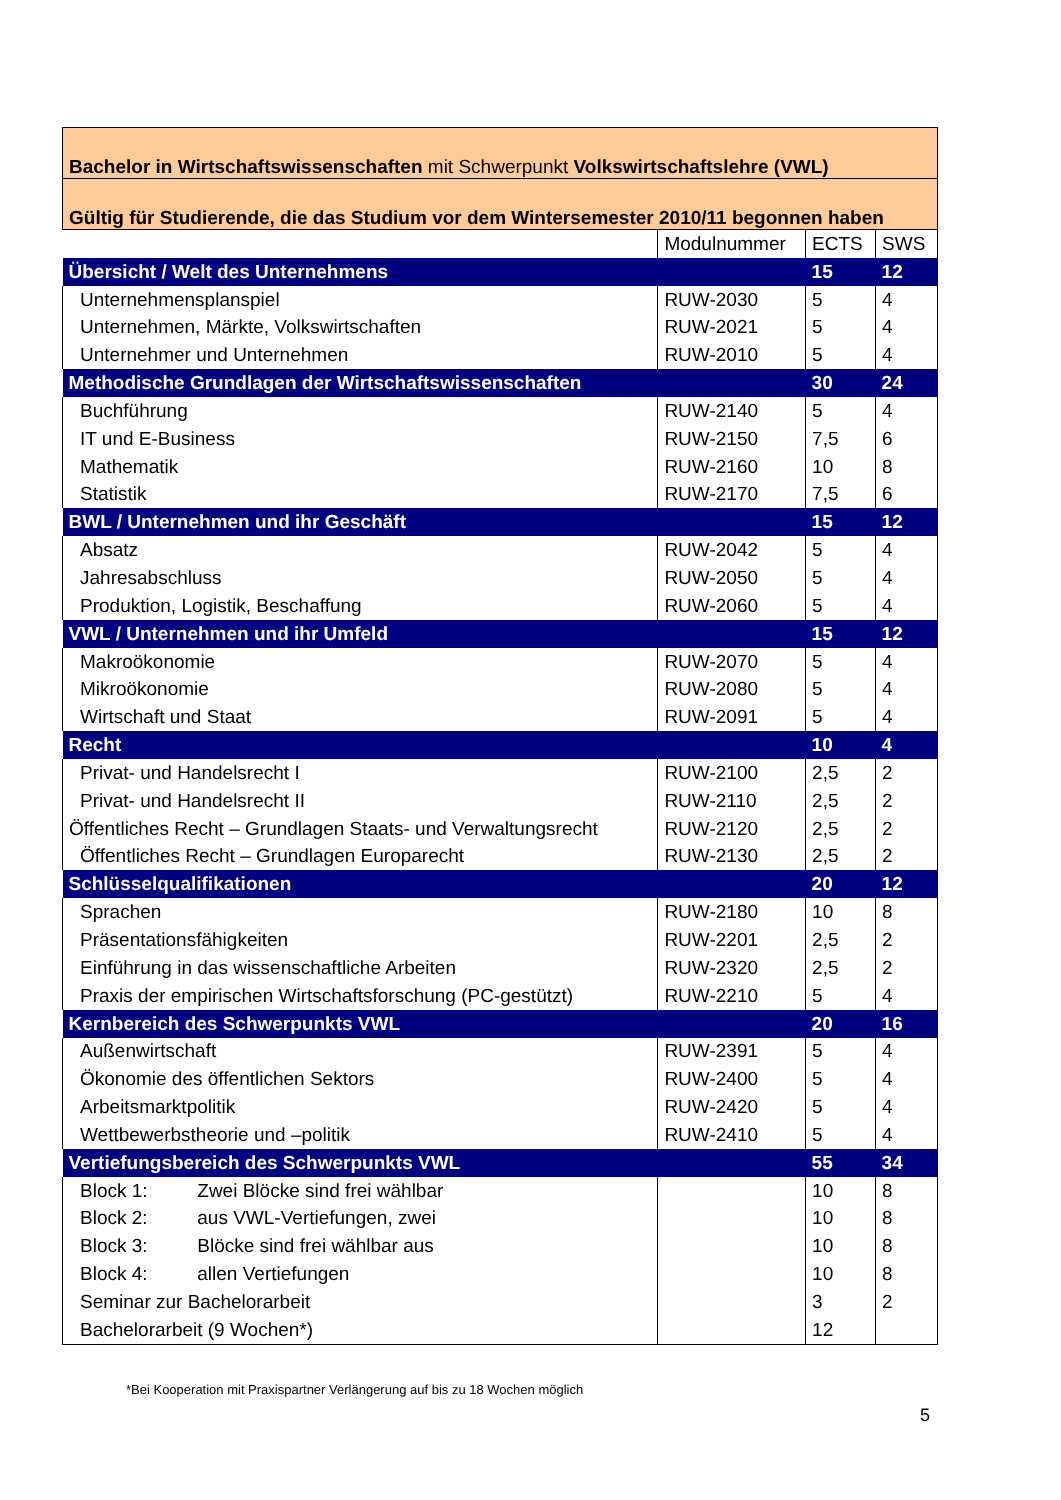| Bachelor in Wirtschaftswissenschaften mit Schwerpunkt Volkswirtschaftslehre (VWL) | | | |
| Gültig für Studierende, die das Studium vor dem Wintersemester 2010/11 begonnen haben | | | |
| | Modulnummer | ECTS | SWS |
| Übersicht / Welt des Unternehmens | | 15 | 12 |
| Unternehmensplanspiel | RUW-2030 | 5 | 4 |
| Unternehmen, Märkte, Volkswirtschaften | RUW-2021 | 5 | 4 |
| Unternehmer und Unternehmen | RUW-2010 | 5 | 4 |
| Methodische Grundlagen der Wirtschaftswissenschaften | | 30 | 24 |
| Buchführung | RUW-2140 | 5 | 4 |
| IT und E-Business | RUW-2150 | 7,5 | 6 |
| Mathematik | RUW-2160 | 10 | 8 |
| Statistik | RUW-2170 | 7,5 | 6 |
| BWL / Unternehmen und ihr Geschäft | | 15 | 12 |
| Absatz | RUW-2042 | 5 | 4 |
| Jahresabschluss | RUW-2050 | 5 | 4 |
| Produktion, Logistik, Beschaffung | RUW-2060 | 5 | 4 |
| VWL / Unternehmen und ihr Umfeld | | 15 | 12 |
| Makroökonomie | RUW-2070 | 5 | 4 |
| Mikroökonomie | RUW-2080 | 5 | 4 |
| Wirtschaft und Staat | RUW-2091 | 5 | 4 |
| Recht | | 10 | 4 |
| Privat- und Handelsrecht I | RUW-2100 | 2,5 | 2 |
| Privat- und Handelsrecht II | RUW-2110 | 2,5 | 2 |
| Öffentliches Recht – Grundlagen Staats- und Verwaltungsrecht | RUW-2120 | 2,5 | 2 |
| Öffentliches Recht – Grundlagen Europarecht | RUW-2130 | 2,5 | 2 |
| Schlüsselqualifikationen | | 20 | 12 |
| Sprachen | RUW-2180 | 10 | 8 |
| Präsentationsfähigkeiten | RUW-2201 | 2,5 | 2 |
| Einführung in das wissenschaftliche Arbeiten | RUW-2320 | 2,5 | 2 |
| Praxis der empirischen Wirtschaftsforschung (PC-gestützt) | RUW-2210 | 5 | 4 |
| Kernbereich des Schwerpunkts VWL | | 20 | 16 |
| Außenwirtschaft | RUW-2391 | 5 | 4 |
| Ökonomie des öffentlichen Sektors | RUW-2400 | 5 | 4 |
| Arbeitsmarktpolitik | RUW-2420 | 5 | 4 |
| Wettbewerbstheorie und –politik | RUW-2410 | 5 | 4 |
| Vertiefungsbereich des Schwerpunkts VWL | | 55 | 34 |
| Block 1: Zwei Blöcke sind frei wählbar | | 10 | 8 |
| Block 2: aus VWL-Vertiefungen, zwei | | 10 | 8 |
| Block 3: Blöcke sind frei wählbar aus | | 10 | 8 |
| Block 4: allen Vertiefungen | | 10 | 8 |
| Seminar zur Bachelorarbeit | | 3 | 2 |
| Bachelorarbeit (9 Wochen*) | | 12 | |
*Bei Kooperation mit Praxispartner Verlängerung auf bis zu 18 Wochen möglich
5